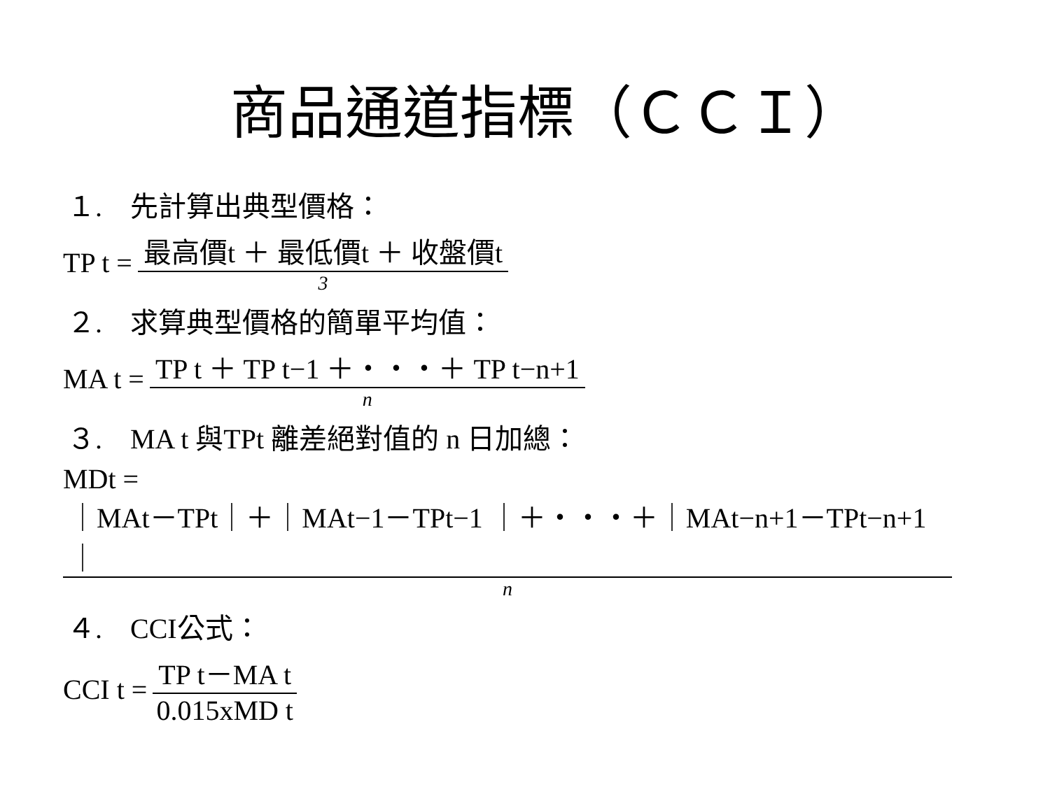商品通道指標（ＣＣＩ）
１.　先計算出典型價格：
TP t = 最高價t ＋ 最低價t ＋ 收盤價t 3
２.　求算典型價格的簡單平均值：
MA t = TP t ＋ TP t−1 ＋・・・＋ TP t−n+1 n
３.　MA t 與TPt 離差絕對值的 n 日加總：
MDt =
｜MAt－TPt｜＋｜MAt−1－TPt−1 ｜＋・・・＋｜MAt−n+1－TPt−n+1｜ n
４.　CCI公式：
CCI t = TP t－MA t 0.015xMD t